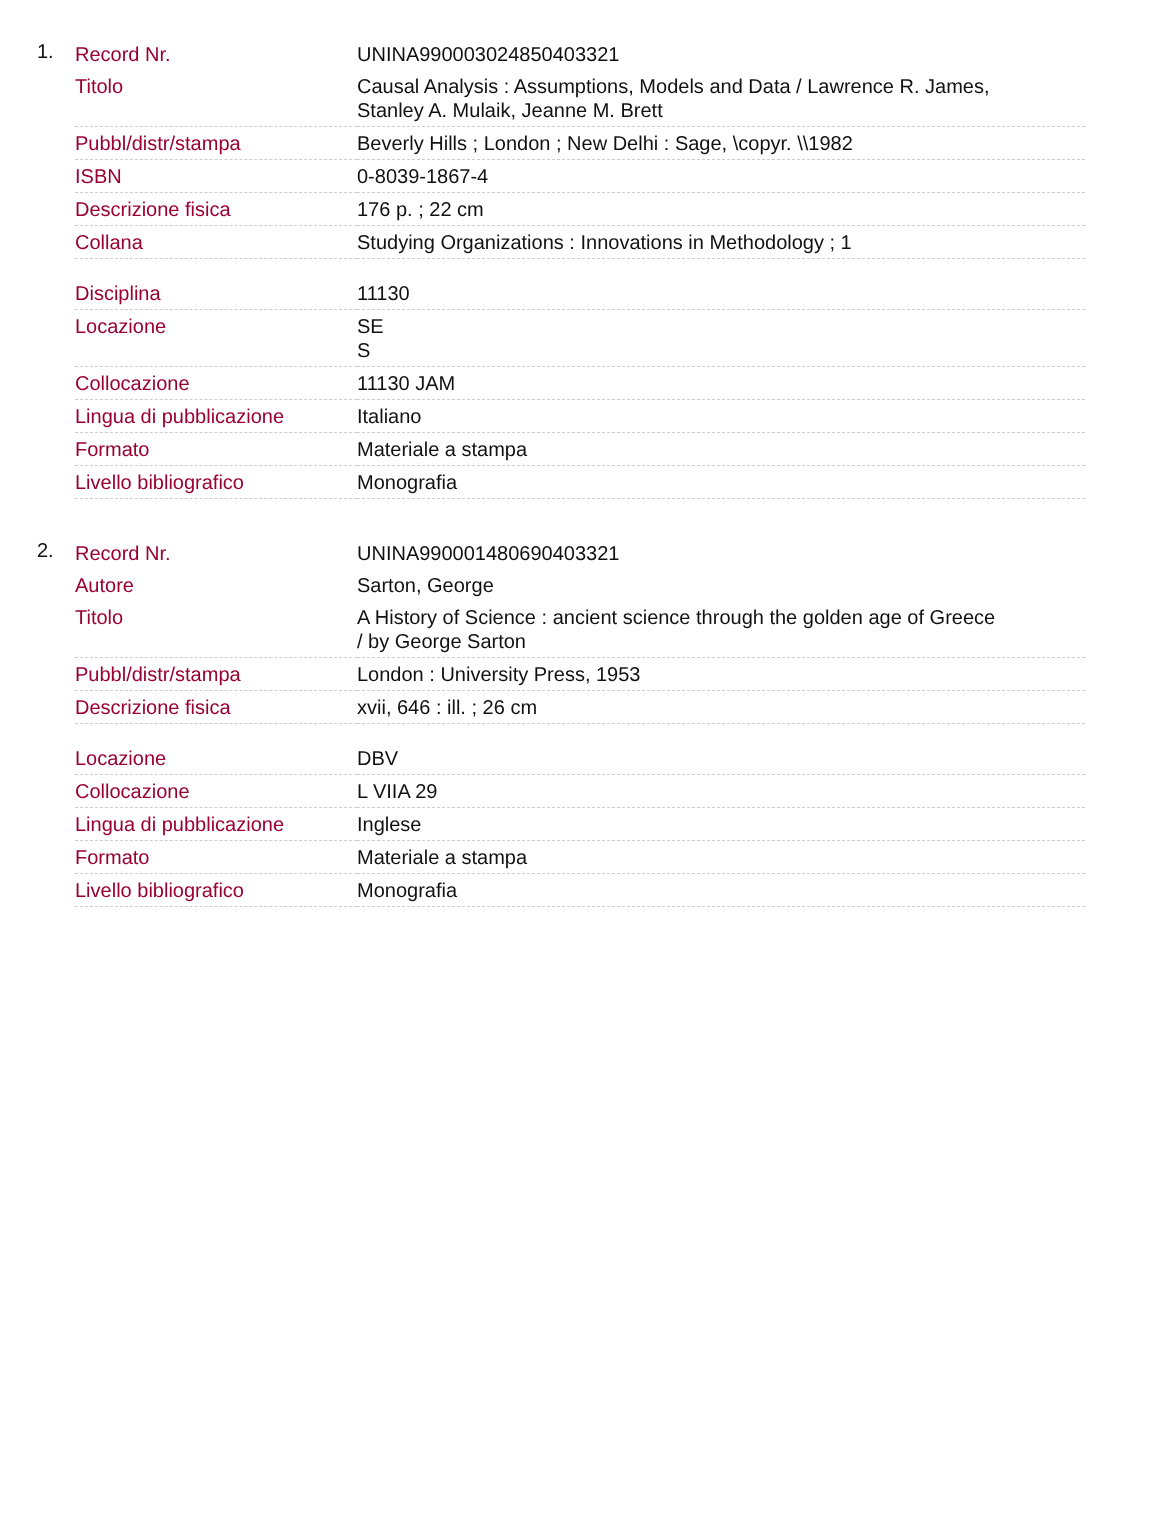1.
| Record Nr. | UNINA990003024850403321 |
| Titolo | Causal Analysis : Assumptions, Models and Data / Lawrence R. James, Stanley A. Mulaik, Jeanne M. Brett |
| Pubbl/distr/stampa | Beverly Hills ; London ; New Delhi : Sage, \copyr. \\1982 |
| ISBN | 0-8039-1867-4 |
| Descrizione fisica | 176 p. ; 22 cm |
| Collana | Studying Organizations : Innovations in Methodology ; 1 |
| Disciplina | 11130 |
| Locazione | SE S |
| Collocazione | 11130 JAM |
| Lingua di pubblicazione | Italiano |
| Formato | Materiale a stampa |
| Livello bibliografico | Monografia |
2.
| Record Nr. | UNINA990001480690403321 |
| Autore | Sarton, George |
| Titolo | A History of Science : ancient science through the golden age of Greece / by George Sarton |
| Pubbl/distr/stampa | London : University Press, 1953 |
| Descrizione fisica | xvii, 646 : ill. ; 26 cm |
| Locazione | DBV |
| Collocazione | L VIIA 29 |
| Lingua di pubblicazione | Inglese |
| Formato | Materiale a stampa |
| Livello bibliografico | Monografia |